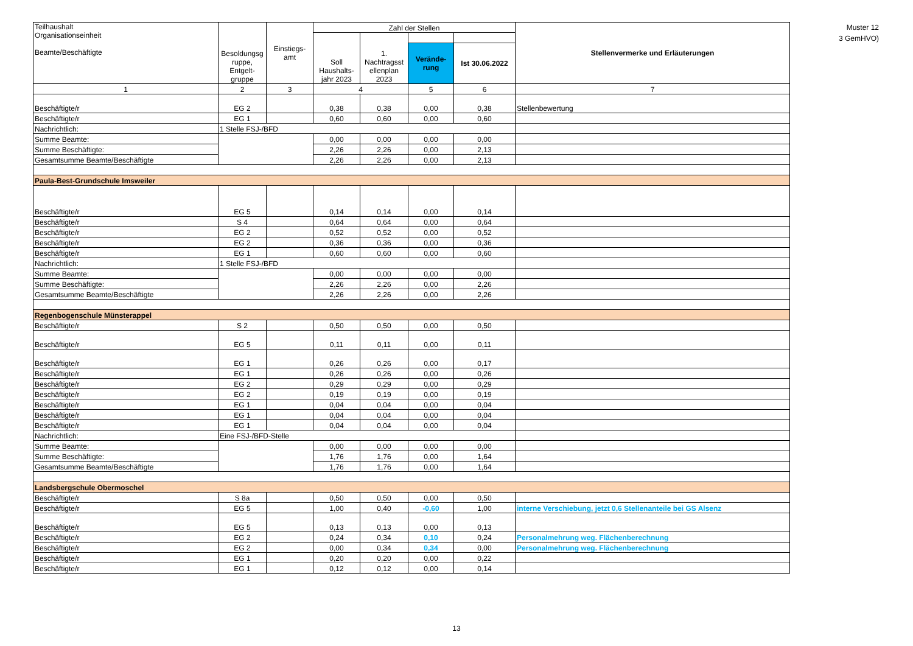| Teilhaushalt Organisationseinheit Beamte/Beschäftigte | Besoldungsg ruppe, Entgelt-gruppe | Einstiegs-amt | Zahl der Stellen | | | | Stellenvermerke und Erläuterungen |
| --- | --- | --- | --- | --- | --- | --- | --- |
| | | | Soll Haushalts-jahr 2023 | 1. Nachtragsst ellenplan 2023 | | | |
| | | | | | Verände-rung | Ist 30.06.2022 | |
| 1 | 2 | 3 | 4 | | 5 | 6 | 7 |
| Beschäftigte/r | EG 2 | | 0,38 | 0,38 | 0,00 | 0,38 | Stellenbewertung |
| Beschäftigte/r | EG 1 | | 0,60 | 0,60 | 0,00 | 0,60 | |
| Nachrichtlich: | 1 Stelle FSJ-/BFD | | | | | | |
| Summe Beamte: | | | 0,00 | 0,00 | 0,00 | 0,00 | |
| Summe Beschäftigte: | | | 2,26 | 2,26 | 0,00 | 2,13 | |
| Gesamtsumme Beamte/Beschäftigte | | | 2,26 | 2,26 | 0,00 | 2,13 | |
| Paula-Best-Grundschule Imsweiler | | | | | | | |
| Beschäftigte/r | EG 5 | | 0,14 | 0,14 | 0,00 | 0,14 | |
| Beschäftigte/r | S 4 | | 0,64 | 0,64 | 0,00 | 0,64 | |
| Beschäftigte/r | EG 2 | | 0,52 | 0,52 | 0,00 | 0,52 | |
| Beschäftigte/r | EG 2 | | 0,36 | 0,36 | 0,00 | 0,36 | |
| Beschäftigte/r | EG 1 | | 0,60 | 0,60 | 0,00 | 0,60 | |
| Nachrichtlich: | 1 Stelle FSJ-/BFD | | | | | | |
| Summe Beamte: | | | 0,00 | 0,00 | 0,00 | 0,00 | |
| Summe Beschäftigte: | | | 2,26 | 2,26 | 0,00 | 2,26 | |
| Gesamtsumme Beamte/Beschäftigte | | | 2,26 | 2,26 | 0,00 | 2,26 | |
| Regenbogenschule Münsterappel | | | | | | | |
| Beschäftigte/r | S 2 | | 0,50 | 0,50 | 0,00 | 0,50 | |
| Beschäftigte/r | EG 5 | | 0,11 | 0,11 | 0,00 | 0,11 | |
| Beschäftigte/r | EG 1 | | 0,26 | 0,26 | 0,00 | 0,17 | |
| Beschäftigte/r | EG 1 | | 0,26 | 0,26 | 0,00 | 0,26 | |
| Beschäftigte/r | EG 2 | | 0,29 | 0,29 | 0,00 | 0,29 | |
| Beschäftigte/r | EG 2 | | 0,19 | 0,19 | 0,00 | 0,19 | |
| Beschäftigte/r | EG 1 | | 0,04 | 0,04 | 0,00 | 0,04 | |
| Beschäftigte/r | EG 1 | | 0,04 | 0,04 | 0,00 | 0,04 | |
| Beschäftigte/r | EG 1 | | 0,04 | 0,04 | 0,00 | 0,04 | |
| Nachrichtlich: | Eine FSJ-/BFD-Stelle | | | | | | |
| Summe Beamte: | | | 0,00 | 0,00 | 0,00 | 0,00 | |
| Summe Beschäftigte: | | | 1,76 | 1,76 | 0,00 | 1,64 | |
| Gesamtsumme Beamte/Beschäftigte | | | 1,76 | 1,76 | 0,00 | 1,64 | |
| Landsbergschule Obermoschel | | | | | | | |
| Beschäftigte/r | S 8a | | 0,50 | 0,50 | 0,00 | 0,50 | |
| Beschäftigte/r | EG 5 | | 1,00 | 0,40 | -0,60 | 1,00 | interne Verschiebung, jetzt 0,6 Stellenanteile bei GS Alsenz |
| Beschäftigte/r | EG 5 | | 0,13 | 0,13 | 0,00 | 0,13 | |
| Beschäftigte/r | EG 2 | | 0,24 | 0,34 | 0,10 | 0,24 | Personalmehrung weg. Flächenberechnung |
| Beschäftigte/r | EG 2 | | 0,00 | 0,34 | 0,34 | 0,00 | Personalmehrung weg. Flächenberechnung |
| Beschäftigte/r | EG 1 | | 0,20 | 0,20 | 0,00 | 0,22 | |
| Beschäftigte/r | EG 1 | | 0,12 | 0,12 | 0,00 | 0,14 | |
Muster 12
3 GemHVO)
13